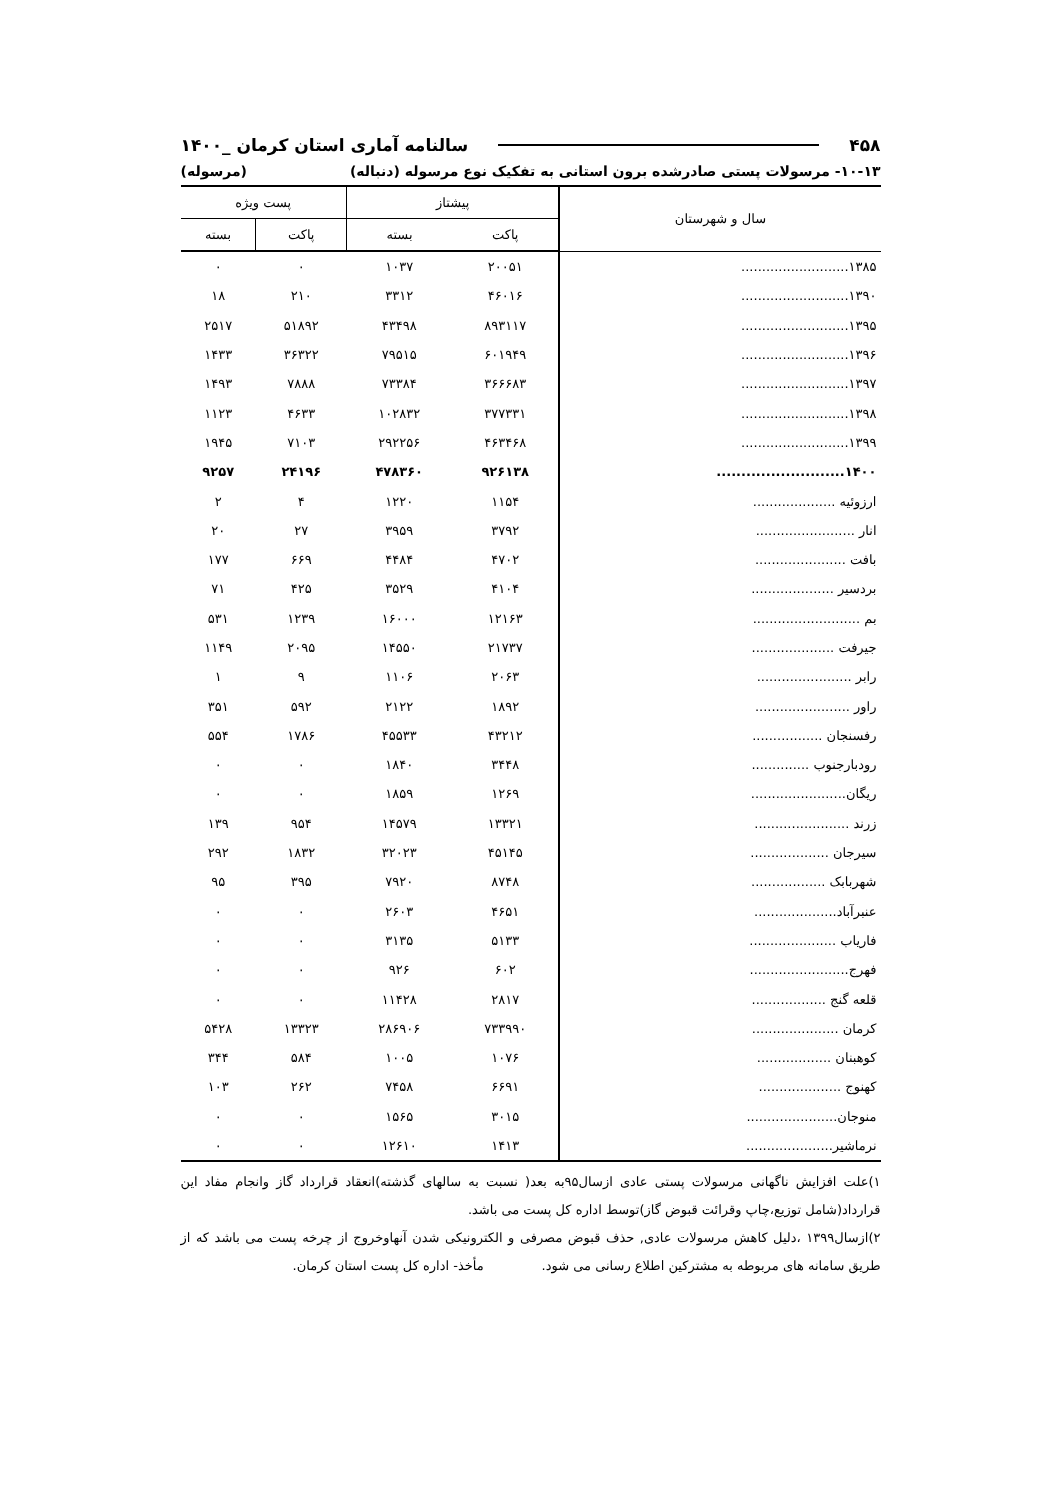۴۵۸ سالنامه آماری استان کرمان _۱۴۰۰
۱۰-۱۳- مرسولات پستی صادرشده برون استانی به تفکیک نوع مرسوله (دنباله) (مرسوله)
| سال و شهرستان | پیشتاز | | پست ویژه | |
| --- | --- | --- | --- | --- |
| | پاکت | بسته | پاکت | بسته |
| ۱۳۸۵.......................... | ۲۰۰۵۱ | ۱۰۳۷ | ۰ | ۰ |
| ۱۳۹۰.......................... | ۴۶۰۱۶ | ۳۳۱۲ | ۲۱۰ | ۱۸ |
| ۱۳۹۵.......................... | ۸۹۳۱۱۷ | ۴۳۴۹۸ | ۵۱۸۹۲ | ۲۵۱۷ |
| ۱۳۹۶.......................... | ۶۰۱۹۴۹ | ۷۹۵۱۵ | ۳۶۳۲۲ | ۱۴۳۳ |
| ۱۳۹۷.......................... | ۳۶۶۶۸۳ | ۷۳۳۸۴ | ۷۸۸۸ | ۱۴۹۳ |
| ۱۳۹۸.......................... | ۳۷۷۳۳۱ | ۱۰۲۸۳۲ | ۴۶۳۳ | ۱۱۲۳ |
| ۱۳۹۹.......................... | ۴۶۳۴۶۸ | ۲۹۲۲۵۶ | ۷۱۰۳ | ۱۹۴۵ |
| ۱۴۰۰.......................... | ۹۲۶۱۳۸ | ۴۷۸۳۶۰ | ۲۴۱۹۶ | ۹۲۵۷ |
| ارزوئیه .................... | ۱۱۵۴ | ۱۲۲۰ | ۴ | ۲ |
| انار ........................ | ۳۷۹۲ | ۳۹۵۹ | ۲۷ | ۲۰ |
| بافت ...................... | ۴۷۰۲ | ۴۴۸۴ | ۶۶۹ | ۱۷۷ |
| بردسیر .................... | ۴۱۰۴ | ۳۵۲۹ | ۴۲۵ | ۷۱ |
| بم .......................... | ۱۲۱۶۳ | ۱۶۰۰۰ | ۱۲۳۹ | ۵۳۱ |
| جیرفت .................... | ۲۱۷۳۷ | ۱۴۵۵۰ | ۲۰۹۵ | ۱۱۴۹ |
| رابر ....................... | ۲۰۶۳ | ۱۱۰۶ | ۹ | ۱ |
| راور ....................... | ۱۸۹۲ | ۲۱۲۲ | ۵۹۲ | ۳۵۱ |
| رفسنجان ................. | ۴۳۲۱۲ | ۴۵۵۳۳ | ۱۷۸۶ | ۵۵۴ |
| رودبارجنوب .............. | ۳۴۴۸ | ۱۸۴۰ | ۰ | ۰ |
| ریگان....................... | ۱۲۶۹ | ۱۸۵۹ | ۰ | ۰ |
| زرند ....................... | ۱۳۳۲۱ | ۱۴۵۷۹ | ۹۵۴ | ۱۳۹ |
| سیرجان ................... | ۴۵۱۴۵ | ۳۲۰۲۳ | ۱۸۳۲ | ۲۹۲ |
| شهربابک .................. | ۸۷۴۸ | ۷۹۲۰ | ۳۹۵ | ۹۵ |
| عنبرآباد.................... | ۴۶۵۱ | ۲۶۰۳ | ۰ | ۰ |
| فاریاب ..................... | ۵۱۳۳ | ۳۱۳۵ | ۰ | ۰ |
| فهرج........................ | ۶۰۲ | ۹۲۶ | ۰ | ۰ |
| قلعه گنج .................. | ۲۸۱۷ | ۱۱۴۲۸ | ۰ | ۰ |
| کرمان ..................... | ۷۳۳۹۹۰ | ۲۸۶۹۰۶ | ۱۳۳۲۳ | ۵۴۲۸ |
| کوهبنان .................. | ۱۰۷۶ | ۱۰۰۵ | ۵۸۴ | ۳۴۴ |
| کهنوج .................... | ۶۶۹۱ | ۷۴۵۸ | ۲۶۲ | ۱۰۳ |
| منوجان...................... | ۳۰۱۵ | ۱۵۶۵ | ۰ | ۰ |
| نرماشیر..................... | ۱۴۱۳ | ۱۲۶۱۰ | ۰ | ۰ |
۱)علت افزایش ناگهانی مرسولات پستی عادی ازسال۹۵به بعد( نسبت به سالهای گذشته)انعقاد قرارداد گاز وانجام مفاد این قرارداد(شامل توزیع،چاپ وقرائت قبوض گاز)توسط اداره کل پست می باشد.
۲)ازسال۱۳۹۹ ،دلیل کاهش مرسولات عادی, حذف قبوض مصرفی و الکترونیکی شدن آنهاوخروج از چرخه پست می باشد که از طریق سامانه های مربوطه به مشترکین اطلاع رسانی می شود. مأخذ- اداره کل پست استان کرمان.